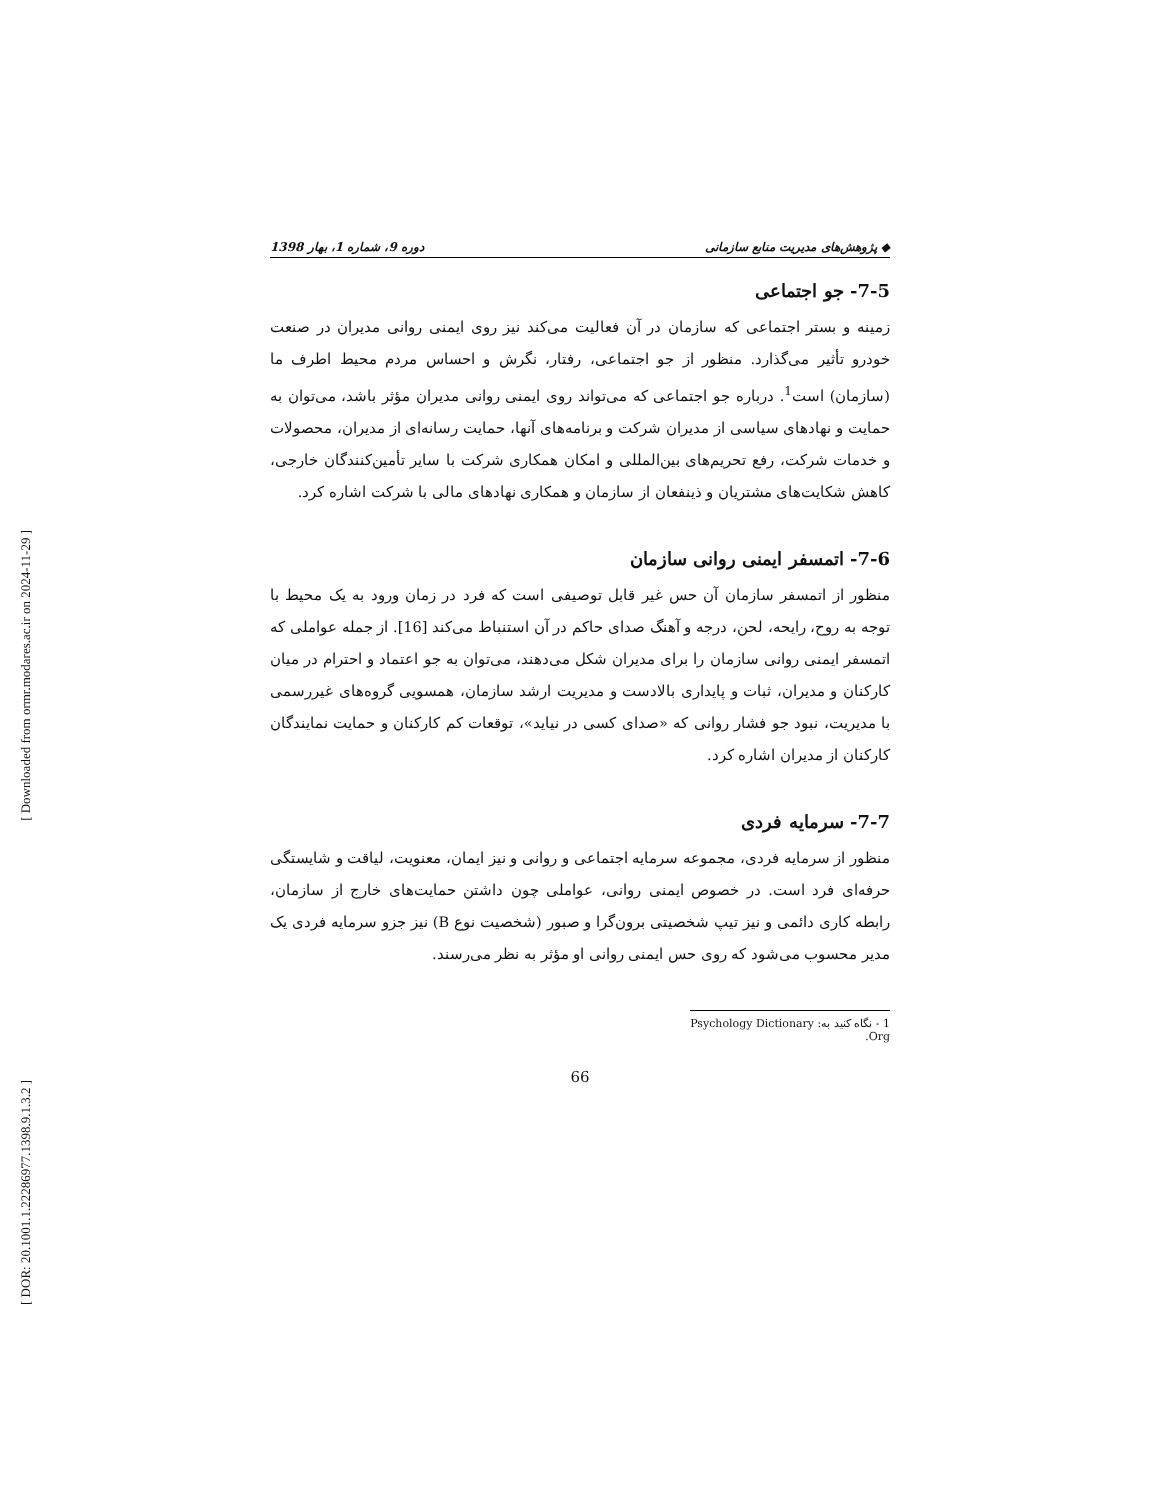[ Downloaded from ormr.modares.ac.ir on 2024-11-29 ]
[ DOR: 20.1001.1.22286977.1398.9.1.3.2 ]
◆ پژوهش‌های مدیریت منابع سازمانی دوره 9، شماره 1، بهار 1398
7-5- جو اجتماعی
زمینه و بستر اجتماعی که سازمان در آن فعالیت می‌کند نیز روی ایمنی روانی مدیران در صنعت خودرو تأثیر می‌گذارد. منظور از جو اجتماعی، رفتار، نگرش و احساس مردم محیط اطرف ما (سازمان) است<sup>1</sup>. درباره جو اجتماعی که می‌تواند روی ایمنی روانی مدیران مؤثر باشد، می‌توان به حمایت و نهادهای سیاسی از مدیران شرکت و برنامه‌های آنها، حمایت رسانه‌ای از مدیران، محصولات و خدمات شرکت، رفع تحریم‌های بین‌المللی و امکان همکاری شرکت با سایر تأمین‌کنندگان خارجی، کاهش شکایت‌های مشتریان و ذینفعان از سازمان و همکاری نهادهای مالی با شرکت اشاره کرد.
7-6- اتمسفر ایمنی روانی سازمان
منظور از اتمسفر سازمان آن حس غیر قابل توصیفی است که فرد در زمان ورود به یک محیط با توجه به روح، رایحه، لحن، درجه و آهنگ صدای حاکم در آن استنباط می‌کند [16]. از جمله عواملی که اتمسفر ایمنی روانی سازمان را برای مدیران شکل می‌دهند، می‌توان به جو اعتماد و احترام در میان کارکنان و مدیران، ثبات و پایداری بالادست و مدیریت ارشد سازمان، همسویی گروه‌های غیررسمی با مدیریت، نبود جو فشار روانی که «صدای کسی در نیاید»، توقعات کم کارکنان و حمایت نمایندگان کارکنان از مدیران اشاره کرد.
7-7- سرمایه فردی
منظور از سرمایه فردی، مجموعه سرمایه اجتماعی و روانی و نیز ایمان، معنویت، لیاقت و شایستگی حرفه‌ای فرد است. در خصوص ایمنی روانی، عواملی چون داشتن حمایت‌های خارج از سازمان، رابطه کاری دائمی و نیز تیپ شخصیتی برون‌گرا و صبور (شخصیت نوع B) نیز جزو سرمایه فردی یک مدیر محسوب می‌شود که روی حس ایمنی روانی او مؤثر به نظر می‌رسند.
1 - نگاه کنید به: Psychology Dictionary .Org
66